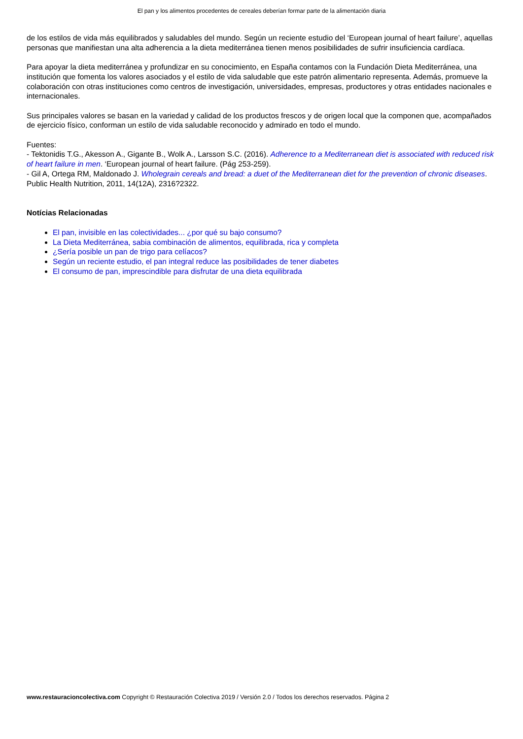El pan y los alimentos procedentes de cereales deberían formar parte de la alimentación diaria
de los estilos de vida más equilibrados y saludables del mundo. Según un reciente estudio del ‘European journal of heart failure’, aquellas personas que manifiestan una alta adherencia a la dieta mediterránea tienen menos posibilidades de sufrir insuficiencia cardíaca.
Para apoyar la dieta mediterránea y profundizar en su conocimiento, en España contamos con la Fundación Dieta Mediterránea, una institución que fomenta los valores asociados y el estilo de vida saludable que este patrón alimentario representa. Además, promueve la colaboración con otras instituciones como centros de investigación, universidades, empresas, productores y otras entidades nacionales e internacionales.
Sus principales valores se basan en la variedad y calidad de los productos frescos y de origen local que la componen que, acompañados de ejercicio físico, conforman un estilo de vida saludable reconocido y admirado en todo el mundo.
Fuentes:
- Tektonidis T.G., Akesson A., Gigante B., Wolk A., Larsson S.C. (2016). Adherence to a Mediterranean diet is associated with reduced risk of heart failure in men. ‘European journal of heart failure. (Pág 253-259).
- Gil A, Ortega RM, Maldonado J. Wholegrain cereals and bread: a duet of the Mediterranean diet for the prevention of chronic diseases. Public Health Nutrition, 2011, 14(12A), 2316?2322.
Notícias Relacionadas
El pan, invisible en las colectividades... ¿por qué su bajo consumo?
La Dieta Mediterránea, sabia combinación de alimentos, equilibrada, rica y completa
¿Sería posible un pan de trigo para celíacos?
Según un reciente estudio, el pan integral reduce las posibilidades de tener diabetes
El consumo de pan, imprescindible para disfrutar de una dieta equilibrada
www.restauracioncolectiva.com Copyright © Restauración Colectiva 2019 / Versión 2.0 / Todos los derechos reservados. Página 2